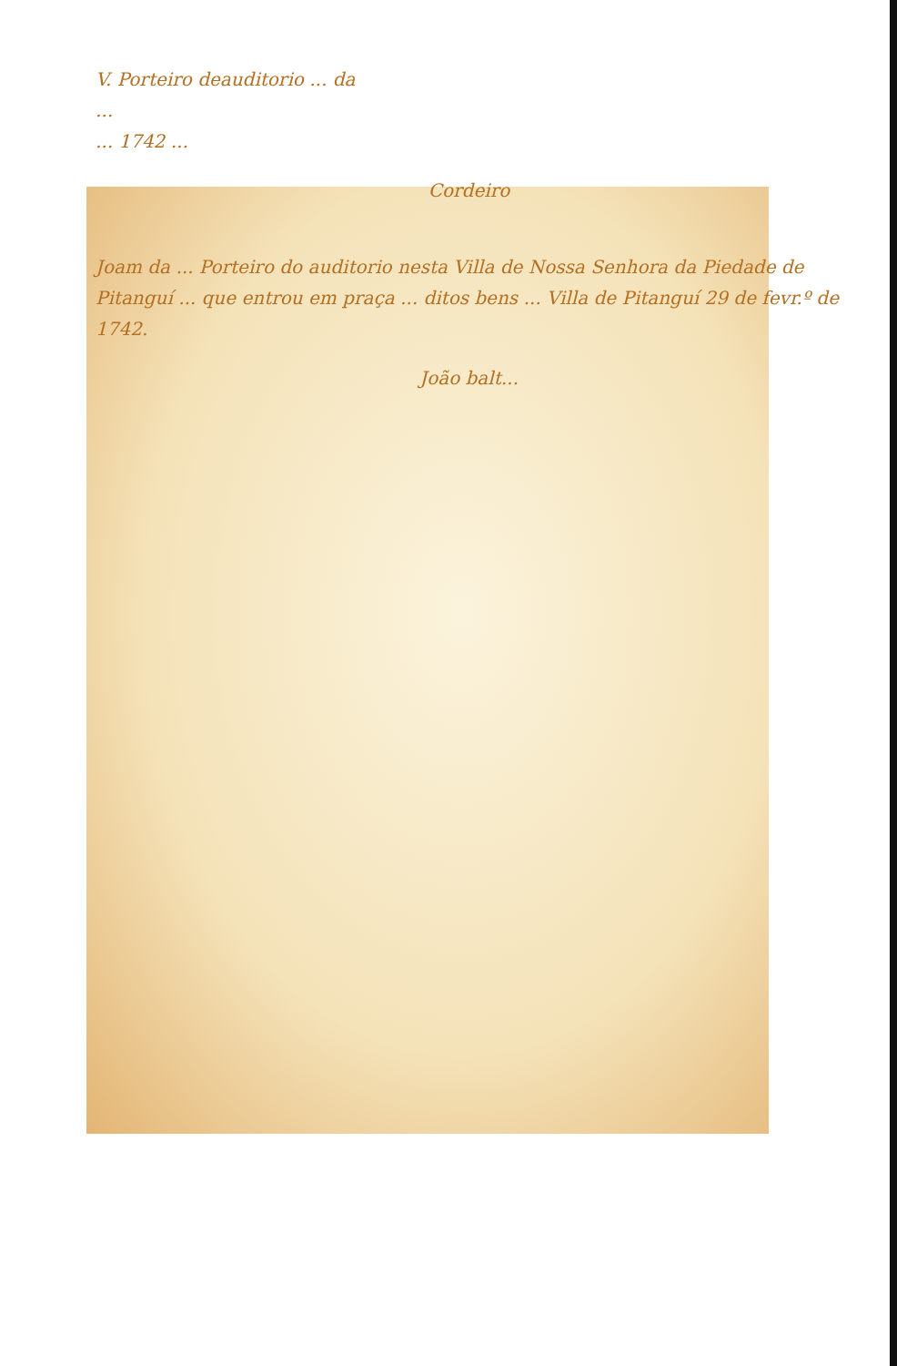V. Porteiro deauditorio ... da
...
... 1742 ...
Cordeiro
Joam da ... Porteiro do auditorio nesta Villa de Nossa Senhora da Piedade de Pitanguí ... que entrou em praça ... ditos bens ... Villa de Pitanguí 29 de fevr.º de 1742.
João balt...